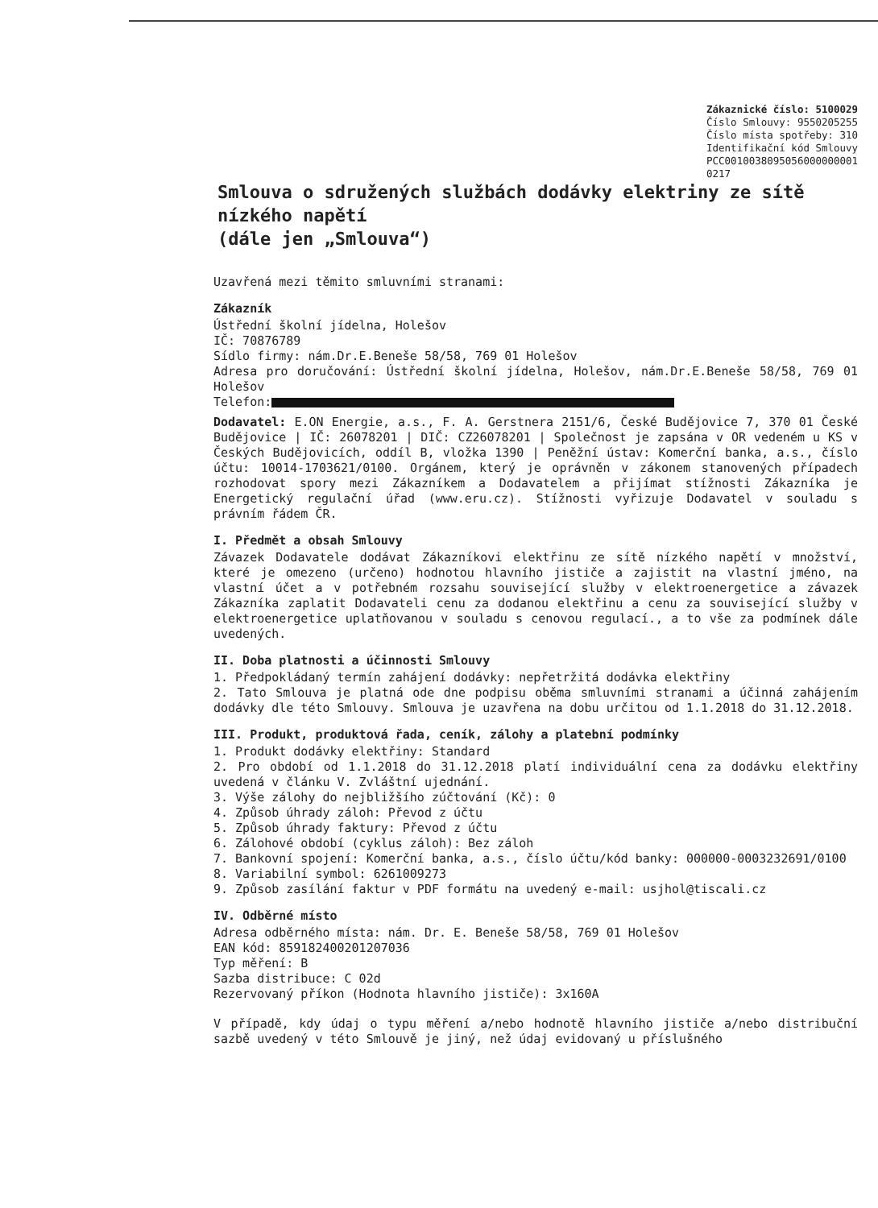Zákaznické číslo: 5100029
Číslo Smlouvy: 9550205255
Číslo místa spotřeby: 310
Identifikační kód Smlouvy
PCC0010038095056000000001
0217
Smlouva o sdružených službách dodávky elektriny ze sítě nízkého napětí
(dále jen „Smlouva“)
Uzavřená mezi těmito smluvními stranami:
Zákazník
Ústřední školní jídelna, Holešov
IČ: 70876789
Sídlo firmy: nám.Dr.E.Beneše 58/58, 769 01 Holešov
Adresa pro doručování: Ústřední školní jídelna, Holešov, nám.Dr.E.Beneše 58/58, 769 01 Holešov
Telefon:
Dodavatel: E.ON Energie, a.s., F. A. Gerstnera 2151/6, České Budějovice 7, 370 01 České Budějovice | IČ: 26078201 | DIČ: CZ26078201 | Společnost je zapsána v OR vedeném u KS v Českých Budějovicích, oddíl B, vložka 1390 | Peněžní ústav: Komerční banka, a.s., číslo účtu: 10014-1703621/0100. Orgánem, který je oprávněn v zákonem stanovených případech rozhodovat spory mezi Zákazníkem a Dodavatelem a přijímat stížnosti Zákazníka je Energetický regulační úřad (www.eru.cz). Stížnosti vyřizuje Dodavatel v souladu s právním řádem ČR.
I. Předmět a obsah Smlouvy
Závazek Dodavatele dodávat Zákazníkovi elektřinu ze sítě nízkého napětí v množství, které je omezeno (určeno) hodnotou hlavního jističe a zajistit na vlastní jméno, na vlastní účet a v potřebném rozsahu související služby v elektroenergetice a závazek Zákazníka zaplatit Dodavateli cenu za dodanou elektřinu a cenu za související služby v elektroenergetice uplatňovanou v souladu s cenovou regulací., a to vše za podmínek dále uvedených.
II. Doba platnosti a účinnosti Smlouvy
1. Předpokládaný termín zahájení dodávky: nepřetržitá dodávka elektřiny
2. Tato Smlouva je platná ode dne podpisu oběma smluvními stranami a účinná zahájením dodávky dle této Smlouvy. Smlouva je uzavřena na dobu určitou od 1.1.2018 do 31.12.2018.
III. Produkt, produktová řada, ceník, zálohy a platební podmínky
1. Produkt dodávky elektřiny: Standard
2. Pro období od 1.1.2018 do 31.12.2018 platí individuální cena za dodávku elektřiny uvedená v článku V. Zvláštní ujednání.
3. Výše zálohy do nejbližšího zúčtování (Kč): 0
4. Způsob úhrady záloh: Převod z účtu
5. Způsob úhrady faktury: Převod z účtu
6. Zálohové období (cyklus záloh): Bez záloh
7. Bankovní spojení: Komerční banka, a.s., číslo účtu/kód banky: 000000-0003232691/0100
8. Variabilní symbol: 6261009273
9. Způsob zasílání faktur v PDF formátu na uvedený e-mail: usjhol@tiscali.cz
IV. Odběrné místo
Adresa odběrného místa: nám. Dr. E. Beneše 58/58, 769 01 Holešov
EAN kód: 859182400201207036
Typ měření: B
Sazba distribuce: C 02d
Rezervovaný příkon (Hodnota hlavního jističe): 3x160A
V případě, kdy údaj o typu měření a/nebo hodnotě hlavního jističe a/nebo distribuční sazbě uvedený v této Smlouvě je jiný, než údaj evidovaný u příslušného